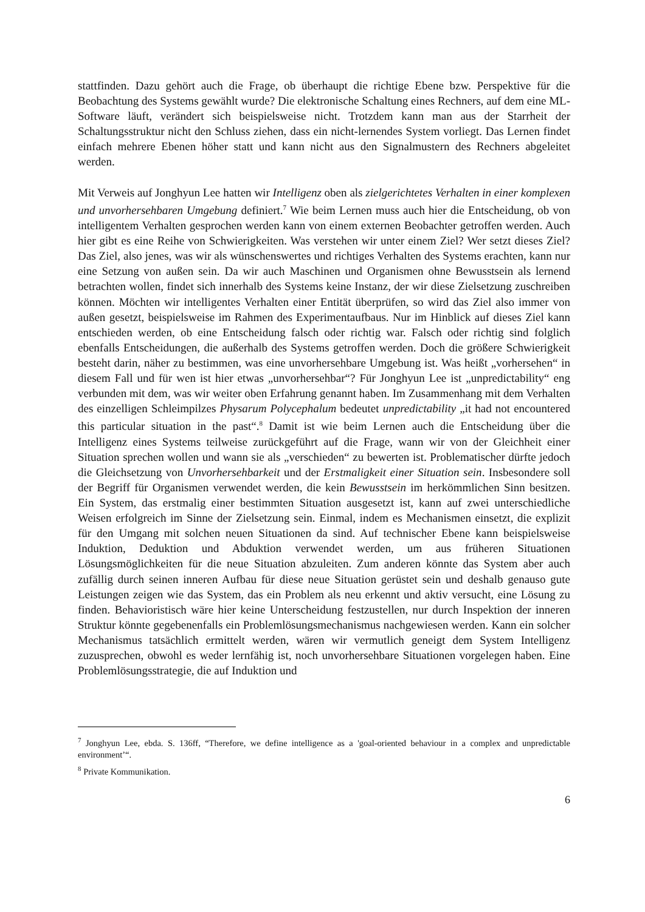stattfinden. Dazu gehört auch die Frage, ob überhaupt die richtige Ebene bzw. Perspektive für die Beobachtung des Systems gewählt wurde? Die elektronische Schaltung eines Rechners, auf dem eine ML-Software läuft, verändert sich beispielsweise nicht. Trotzdem kann man aus der Starrheit der Schaltungsstruktur nicht den Schluss ziehen, dass ein nicht-lernendes System vorliegt. Das Lernen findet einfach mehrere Ebenen höher statt und kann nicht aus den Signalmustern des Rechners abgeleitet werden.
Mit Verweis auf Jonghyun Lee hatten wir Intelligenz oben als zielgerichtetes Verhalten in einer komplexen und unvorhersehbaren Umgebung definiert.<sup>7</sup> Wie beim Lernen muss auch hier die Entscheidung, ob von intelligentem Verhalten gesprochen werden kann von einem externen Beobachter getroffen werden. Auch hier gibt es eine Reihe von Schwierigkeiten. Was verstehen wir unter einem Ziel? Wer setzt dieses Ziel? Das Ziel, also jenes, was wir als wünschenswertes und richtiges Verhalten des Systems erachten, kann nur eine Setzung von außen sein. Da wir auch Maschinen und Organismen ohne Bewusstsein als lernend betrachten wollen, findet sich innerhalb des Systems keine Instanz, der wir diese Zielsetzung zuschreiben können. Möchten wir intelligentes Verhalten einer Entität überprüfen, so wird das Ziel also immer von außen gesetzt, beispielsweise im Rahmen des Experimentaufbaus. Nur im Hinblick auf dieses Ziel kann entschieden werden, ob eine Entscheidung falsch oder richtig war. Falsch oder richtig sind folglich ebenfalls Entscheidungen, die außerhalb des Systems getroffen werden. Doch die größere Schwierigkeit besteht darin, näher zu bestimmen, was eine unvorhersehbare Umgebung ist. Was heißt „vorhersehen“ in diesem Fall und für wen ist hier etwas „unvorhersehbar“? Für Jonghyun Lee ist „unpredictability“ eng verbunden mit dem, was wir weiter oben Erfahrung genannt haben. Im Zusammenhang mit dem Verhalten des einzelligen Schleimpilzes Physarum Polycephalum bedeutet unpredictability „it had not encountered this particular situation in the past“.<sup>8</sup> Damit ist wie beim Lernen auch die Entscheidung über die Intelligenz eines Systems teilweise zurückgeführt auf die Frage, wann wir von der Gleichheit einer Situation sprechen wollen und wann sie als „verschieden“ zu bewerten ist. Problematischer dürfte jedoch die Gleichsetzung von Unvorhersehbarkeit und der Erstmaligkeit einer Situation sein. Insbesondere soll der Begriff für Organismen verwendet werden, die kein Bewusstsein im herkömmlichen Sinn besitzen. Ein System, das erstmalig einer bestimmten Situation ausgesetzt ist, kann auf zwei unterschiedliche Weisen erfolgreich im Sinne der Zielsetzung sein. Einmal, indem es Mechanismen einsetzt, die explizit für den Umgang mit solchen neuen Situationen da sind. Auf technischer Ebene kann beispielsweise Induktion, Deduktion und Abduktion verwendet werden, um aus früheren Situationen Lösungsmöglichkeiten für die neue Situation abzuleiten. Zum anderen könnte das System aber auch zufällig durch seinen inneren Aufbau für diese neue Situation gerüstet sein und deshalb genauso gute Leistungen zeigen wie das System, das ein Problem als neu erkennt und aktiv versucht, eine Lösung zu finden. Behavioristisch wäre hier keine Unterscheidung festzustellen, nur durch Inspektion der inneren Struktur könnte gegebenenfalls ein Problemlösungsmechanismus nachgewiesen werden. Kann ein solcher Mechanismus tatsächlich ermittelt werden, wären wir vermutlich geneigt dem System Intelligenz zuzusprechen, obwohl es weder lernfähig ist, noch unvorhersehbare Situationen vorgelegen haben. Eine Problemlösungsstrategie, die auf Induktion und
<sup>7</sup> Jonghyun Lee, ebda. S. 136ff, “Therefore, we define intelligence as a 'goal-oriented behaviour in a complex and unpredictable environment’“.
<sup>8</sup> Private Kommunikation.
6